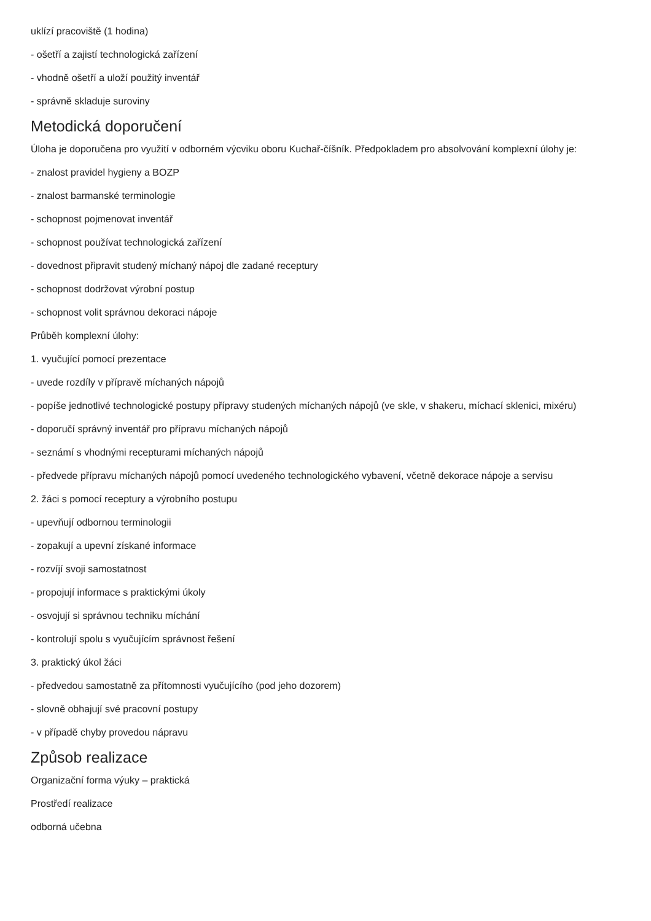uklízí pracoviště (1 hodina)
- ošetří a zajistí technologická zařízení
- vhodně ošetří a uloží použitý inventář
- správně skladuje suroviny
Metodická doporučení
Úloha je doporučena pro využití v odborném výcviku oboru Kuchař-číšník. Předpokladem pro absolvování komplexní úlohy je:
- znalost pravidel hygieny a BOZP
- znalost barmanské terminologie
- schopnost pojmenovat inventář
- schopnost používat technologická zařízení
- dovednost připravit studený míchaný nápoj dle zadané receptury
- schopnost dodržovat výrobní postup
- schopnost volit správnou dekoraci nápoje
Průběh komplexní úlohy:
1. vyučující pomocí prezentace
- uvede rozdíly v přípravě míchaných nápojů
- popíše jednotlivé technologické postupy přípravy studených míchaných nápojů (ve skle, v shakeru, míchací sklenici, mixéru)
- doporučí správný inventář pro přípravu míchaných nápojů
- seznámí s vhodnými recepturami míchaných nápojů
- předvede přípravu míchaných nápojů pomocí uvedeného technologického vybavení, včetně dekorace nápoje a servisu
2. žáci s pomocí receptury a výrobního postupu
- upevňují odbornou terminologii
- zopakují a upevní získané informace
- rozvíjí svoji samostatnost
- propojují informace s praktickými úkoly
- osvojují si správnou techniku míchání
- kontrolují spolu s vyučujícím správnost řešení
3. praktický úkol žáci
- předvedou samostatně za přítomnosti vyučujícího (pod jeho dozorem)
- slovně obhajují své pracovní postupy
- v případě chyby provedou nápravu
Způsob realizace
Organizační forma výuky – praktická
Prostředí realizace
odborná učebna